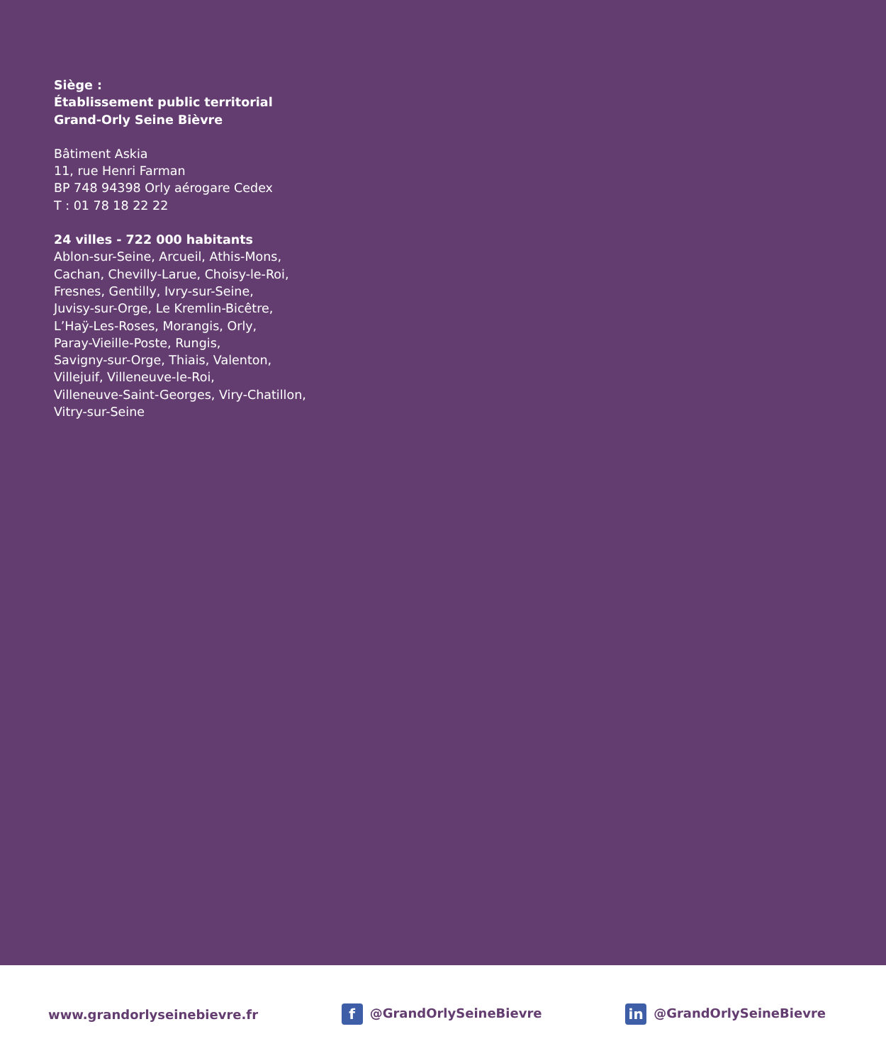Siège :
Établissement public territorial
Grand-Orly Seine Bièvre
Bâtiment Askia
11, rue Henri Farman
BP 748 94398 Orly aérogare Cedex
T : 01 78 18 22 22
24 villes - 722 000 habitants
Ablon-sur-Seine, Arcueil, Athis-Mons,
Cachan, Chevilly-Larue, Choisy-le-Roi,
Fresnes, Gentilly, Ivry-sur-Seine,
Juvisy-sur-Orge, Le Kremlin-Bicêtre,
L’Haÿ-Les-Roses, Morangis, Orly,
Paray-Vieille-Poste, Rungis,
Savigny-sur-Orge, Thiais, Valenton,
Villejuif, Villeneuve-le-Roi,
Villeneuve-Saint-Georges, Viry-Chatillon,
Vitry-sur-Seine
www.grandorlyseinebievre.fr f @GrandOrlySeineBievre in @GrandOrlySeineBievre